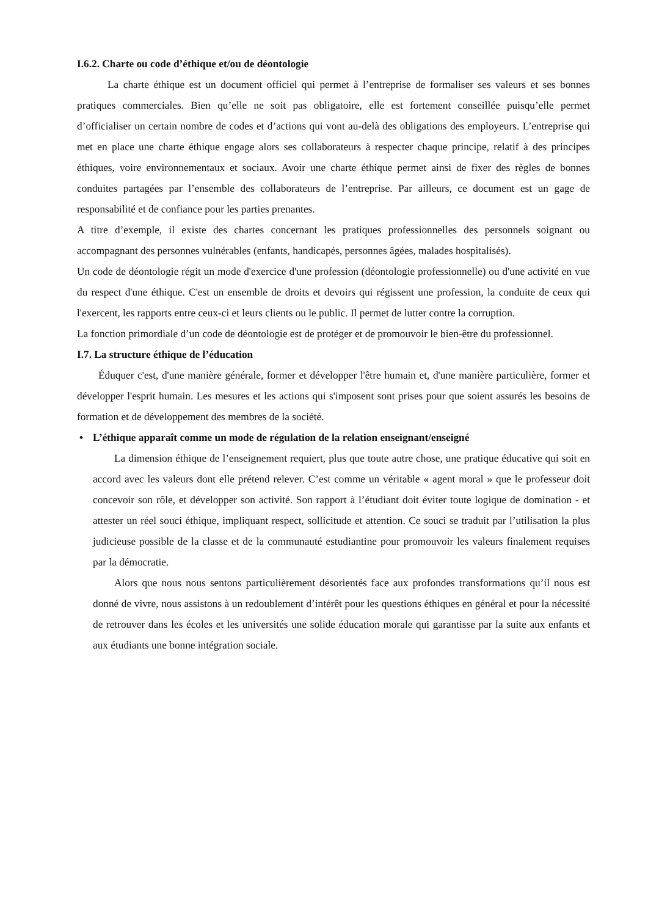I.6.2. Charte ou code d’éthique et/ou de déontologie
La charte éthique est un document officiel qui permet à l’entreprise de formaliser ses valeurs et ses bonnes pratiques commerciales. Bien qu’elle ne soit pas obligatoire, elle est fortement conseillée puisqu’elle permet d’officialiser un certain nombre de codes et d’actions qui vont au-delà des obligations des employeurs. L’entreprise qui met en place une charte éthique engage alors ses collaborateurs à respecter chaque principe, relatif à des principes éthiques, voire environnementaux et sociaux. Avoir une charte éthique permet ainsi de fixer des règles de bonnes conduites partagées par l’ensemble des collaborateurs de l’entreprise. Par ailleurs, ce document est un gage de responsabilité et de confiance pour les parties prenantes.
A titre d’exemple, il existe des chartes concernant les pratiques professionnelles des personnels soignant ou accompagnant des personnes vulnérables (enfants, handicapés, personnes âgées, malades hospitalisés).
Un code de déontologie régit un mode d'exercice d'une profession (déontologie professionnelle) ou d'une activité en vue du respect d'une éthique. C'est un ensemble de droits et devoirs qui régissent une profession, la conduite de ceux qui l'exercent, les rapports entre ceux-ci et leurs clients ou le public. Il permet de lutter contre la corruption.
La fonction primordiale d’un code de déontologie est de protéger et de promouvoir le bien-être du professionnel.
I.7. La structure éthique de l’éducation
Éduquer c'est, d'une manière générale, former et développer l'être humain et, d'une manière particulière, former et développer l'esprit humain. Les mesures et les actions qui s'imposent sont prises pour que soient assurés les besoins de formation et de développement des membres de la société.
• L’éthique apparaît comme un mode de régulation de la relation enseignant/enseigné
La dimension éthique de l’enseignement requiert, plus que toute autre chose, une pratique éducative qui soit en accord avec les valeurs dont elle prétend relever. C’est comme un véritable « agent moral » que le professeur doit concevoir son rôle, et développer son activité. Son rapport à l’étudiant doit éviter toute logique de domination - et attester un réel souci éthique, impliquant respect, sollicitude et attention. Ce souci se traduit par l’utilisation la plus judicieuse possible de la classe et de la communauté estudiantine pour promouvoir les valeurs finalement requises par la démocratie.
Alors que nous nous sentons particulièrement désorientés face aux profondes transformations qu’il nous est donné de vivre, nous assistons à un redoublement d’intérêt pour les questions éthiques en général et pour la nécessité de retrouver dans les écoles et les universités une solide éducation morale qui garantisse par la suite aux enfants et aux étudiants une bonne intégration sociale.